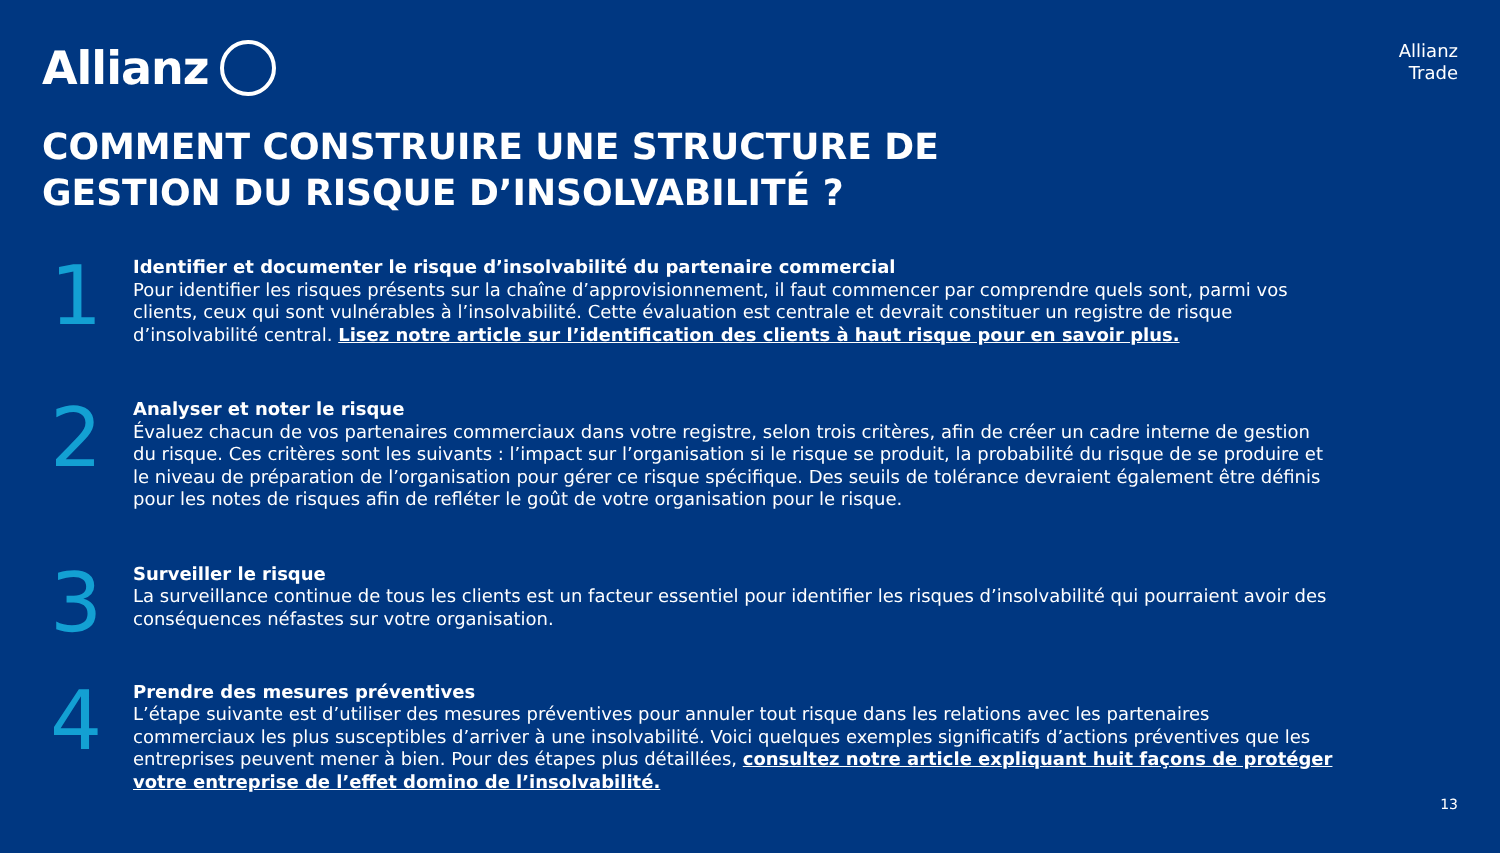Allianz
Allianz
Trade
COMMENT CONSTRUIRE UNE STRUCTURE DE
GESTION DU RISQUE D’INSOLVABILITÉ ?
1
Identifier et documenter le risque d’insolvabilité du partenaire commercial
Pour identifier les risques présents sur la chaîne d’approvisionnement, il faut commencer par comprendre quels sont, parmi vos clients, ceux qui sont vulnérables à l’insolvabilité. Cette évaluation est centrale et devrait constituer un registre de risque d’insolvabilité central. Lisez notre article sur l’identification des clients à haut risque pour en savoir plus.
2
Analyser et noter le risque
Évaluez chacun de vos partenaires commerciaux dans votre registre, selon trois critères, afin de créer un cadre interne de gestion du risque. Ces critères sont les suivants : l’impact sur l’organisation si le risque se produit, la probabilité du risque de se produire et le niveau de préparation de l’organisation pour gérer ce risque spécifique. Des seuils de tolérance devraient également être définis pour les notes de risques afin de refléter le goût de votre organisation pour le risque.
3
Surveiller le risque
La surveillance continue de tous les clients est un facteur essentiel pour identifier les risques d’insolvabilité qui pourraient avoir des conséquences néfastes sur votre organisation.
4
Prendre des mesures préventives
L’étape suivante est d’utiliser des mesures préventives pour annuler tout risque dans les relations avec les partenaires commerciaux les plus susceptibles d’arriver à une insolvabilité. Voici quelques exemples significatifs d’actions préventives que les entreprises peuvent mener à bien. Pour des étapes plus détaillées, consultez notre article expliquant huit façons de protéger votre entreprise de l’effet domino de l’insolvabilité.
13